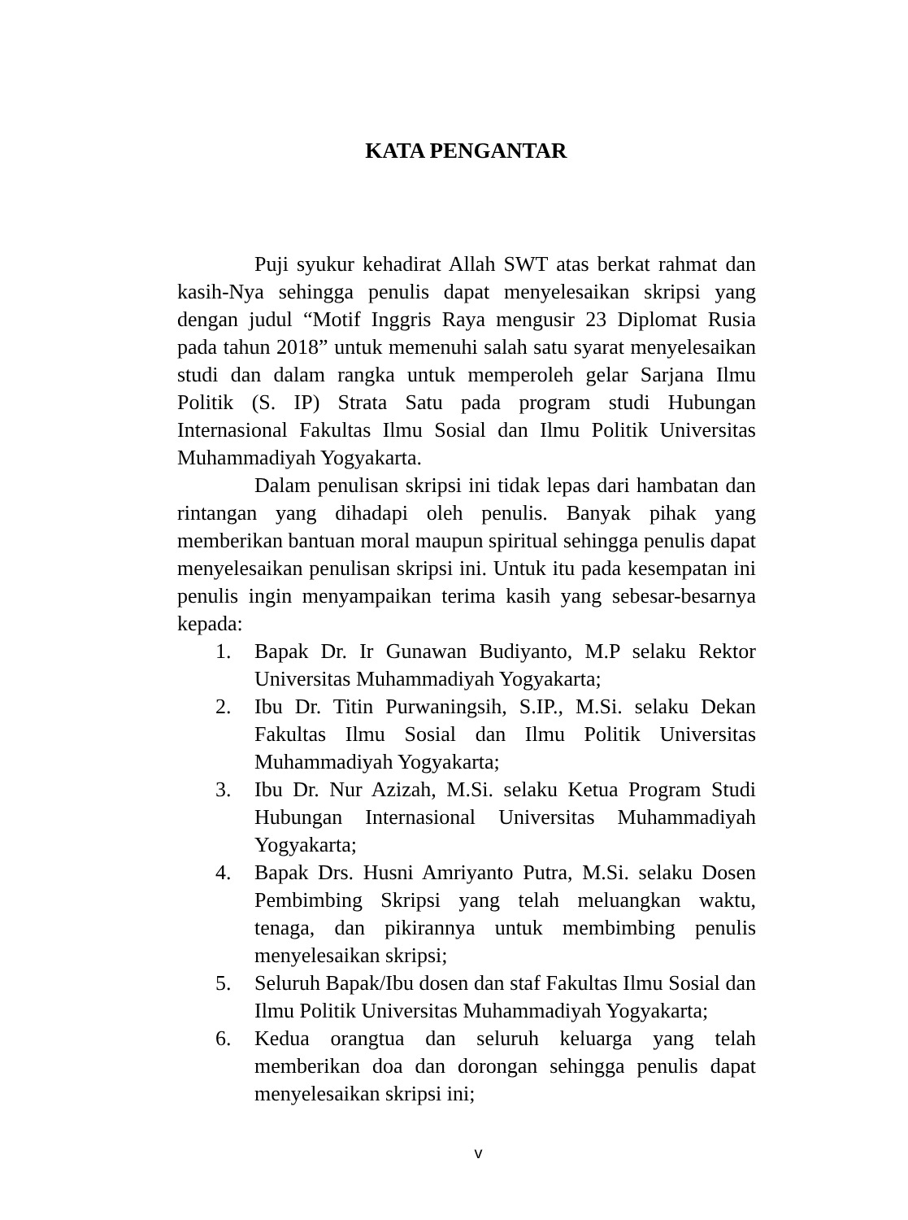KATA PENGANTAR
Puji syukur kehadirat Allah SWT atas berkat rahmat dan kasih-Nya sehingga penulis dapat menyelesaikan skripsi yang dengan judul “Motif Inggris Raya mengusir 23 Diplomat Rusia pada tahun 2018” untuk memenuhi salah satu syarat menyelesaikan studi dan dalam rangka untuk memperoleh gelar Sarjana Ilmu Politik (S. IP) Strata Satu pada program studi Hubungan Internasional Fakultas Ilmu Sosial dan Ilmu Politik Universitas Muhammadiyah Yogyakarta.
Dalam penulisan skripsi ini tidak lepas dari hambatan dan rintangan yang dihadapi oleh penulis. Banyak pihak yang memberikan bantuan moral maupun spiritual sehingga penulis dapat menyelesaikan penulisan skripsi ini. Untuk itu pada kesempatan ini penulis ingin menyampaikan terima kasih yang sebesar-besarnya kepada:
1. Bapak Dr. Ir Gunawan Budiyanto, M.P selaku Rektor Universitas Muhammadiyah Yogyakarta;
2. Ibu Dr. Titin Purwaningsih, S.IP., M.Si. selaku Dekan Fakultas Ilmu Sosial dan Ilmu Politik Universitas Muhammadiyah Yogyakarta;
3. Ibu Dr. Nur Azizah, M.Si. selaku Ketua Program Studi Hubungan Internasional Universitas Muhammadiyah Yogyakarta;
4. Bapak Drs. Husni Amriyanto Putra, M.Si. selaku Dosen Pembimbing Skripsi yang telah meluangkan waktu, tenaga, dan pikirannya untuk membimbing penulis menyelesaikan skripsi;
5. Seluruh Bapak/Ibu dosen dan staf Fakultas Ilmu Sosial dan Ilmu Politik Universitas Muhammadiyah Yogyakarta;
6. Kedua orangtua dan seluruh keluarga yang telah memberikan doa dan dorongan sehingga penulis dapat menyelesaikan skripsi ini;
v